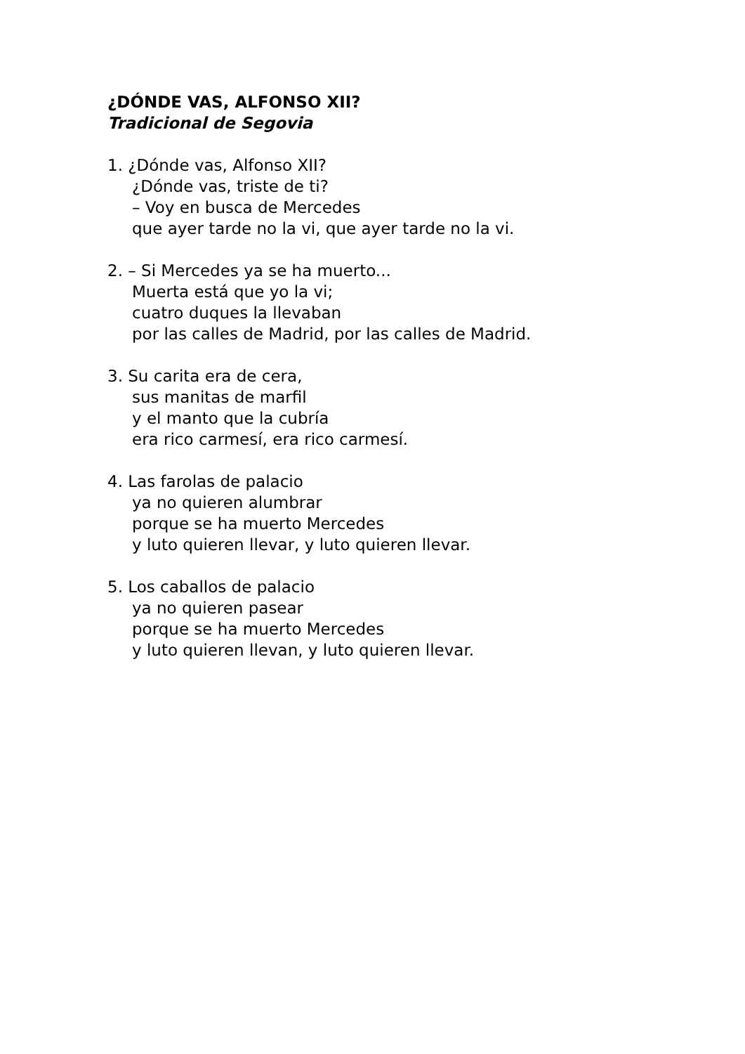¿DÓNDE VAS, ALFONSO XII?
Tradicional de Segovia
1. ¿Dónde vas, Alfonso XII?
¿Dónde vas, triste de ti?
– Voy en busca de Mercedes
que ayer tarde no la vi, que ayer tarde no la vi.
2. – Si Mercedes ya se ha muerto...
Muerta está que yo la vi;
cuatro duques la llevaban
por las calles de Madrid, por las calles de Madrid.
3. Su carita era de cera,
sus manitas de marfil
y el manto que la cubría
era rico carmesí, era rico carmesí.
4. Las farolas de palacio
ya no quieren alumbrar
porque se ha muerto Mercedes
y luto quieren llevar, y luto quieren llevar.
5. Los caballos de palacio
ya no quieren pasear
porque se ha muerto Mercedes
y luto quieren llevan, y luto quieren llevar.